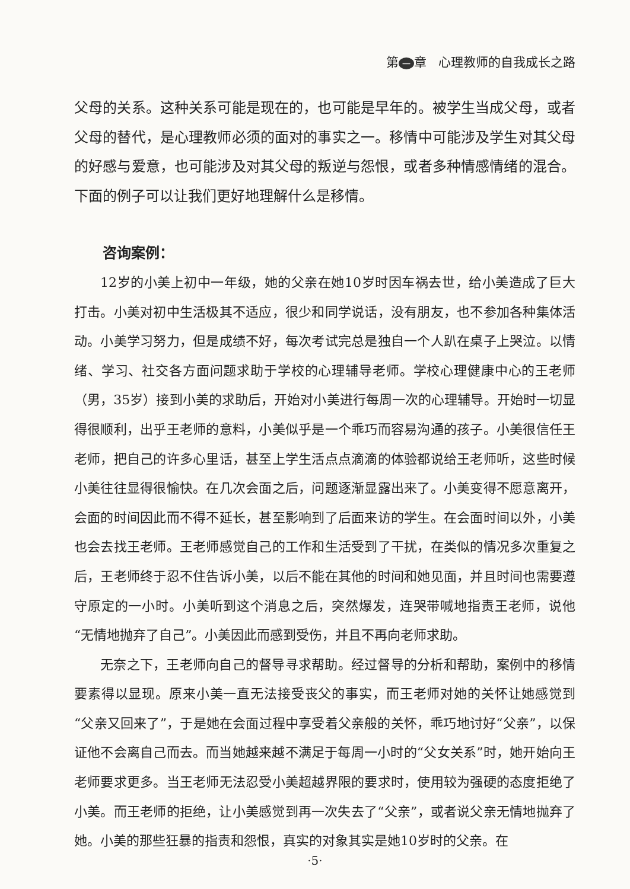第 一 章 心理教师的自我成长之路
父母的关系。这种关系可能是现在的，也可能是早年的。被学生当成父母，或者父母的替代，是心理教师必须的面对的事实之一。移情中可能涉及学生对其父母的好感与爱意，也可能涉及对其父母的叛逆与怨恨，或者多种情感情绪的混合。下面的例子可以让我们更好地理解什么是移情。
咨询案例：
12岁的小美上初中一年级，她的父亲在她10岁时因车祸去世，给小美造成了巨大打击。小美对初中生活极其不适应，很少和同学说话，没有朋友，也不参加各种集体活动。小美学习努力，但是成绩不好，每次考试完总是独自一个人趴在桌子上哭泣。以情绪、学习、社交各方面问题求助于学校的心理辅导老师。学校心理健康中心的王老师（男，35岁）接到小美的求助后，开始对小美进行每周一次的心理辅导。开始时一切显得很顺利，出乎王老师的意料，小美似乎是一个乖巧而容易沟通的孩子。小美很信任王老师，把自己的许多心里话，甚至上学生活点点滴滴的体验都说给王老师听，这些时候小美往往显得很愉快。在几次会面之后，问题逐渐显露出来了。小美变得不愿意离开，会面的时间因此而不得不延长，甚至影响到了后面来访的学生。在会面时间以外，小美也会去找王老师。王老师感觉自己的工作和生活受到了干扰，在类似的情况多次重复之后，王老师终于忍不住告诉小美，以后不能在其他的时间和她见面，并且时间也需要遵守原定的一小时。小美听到这个消息之后，突然爆发，连哭带喊地指责王老师，说他“无情地抛弃了自己”。小美因此而感到受伤，并且不再向老师求助。
无奈之下，王老师向自己的督导寻求帮助。经过督导的分析和帮助，案例中的移情要素得以显现。原来小美一直无法接受丧父的事实，而王老师对她的关怀让她感觉到“父亲又回来了”，于是她在会面过程中享受着父亲般的关怀，乖巧地讨好“父亲”，以保证他不会离自己而去。而当她越来越不满足于每周一小时的“父女关系”时，她开始向王老师要求更多。当王老师无法忍受小美超越界限的要求时，使用较为强硬的态度拒绝了小美。而王老师的拒绝，让小美感觉到再一次失去了“父亲”，或者说父亲无情地抛弃了她。小美的那些狂暴的指责和怨恨，真实的对象其实是她10岁时的父亲。在
·5·